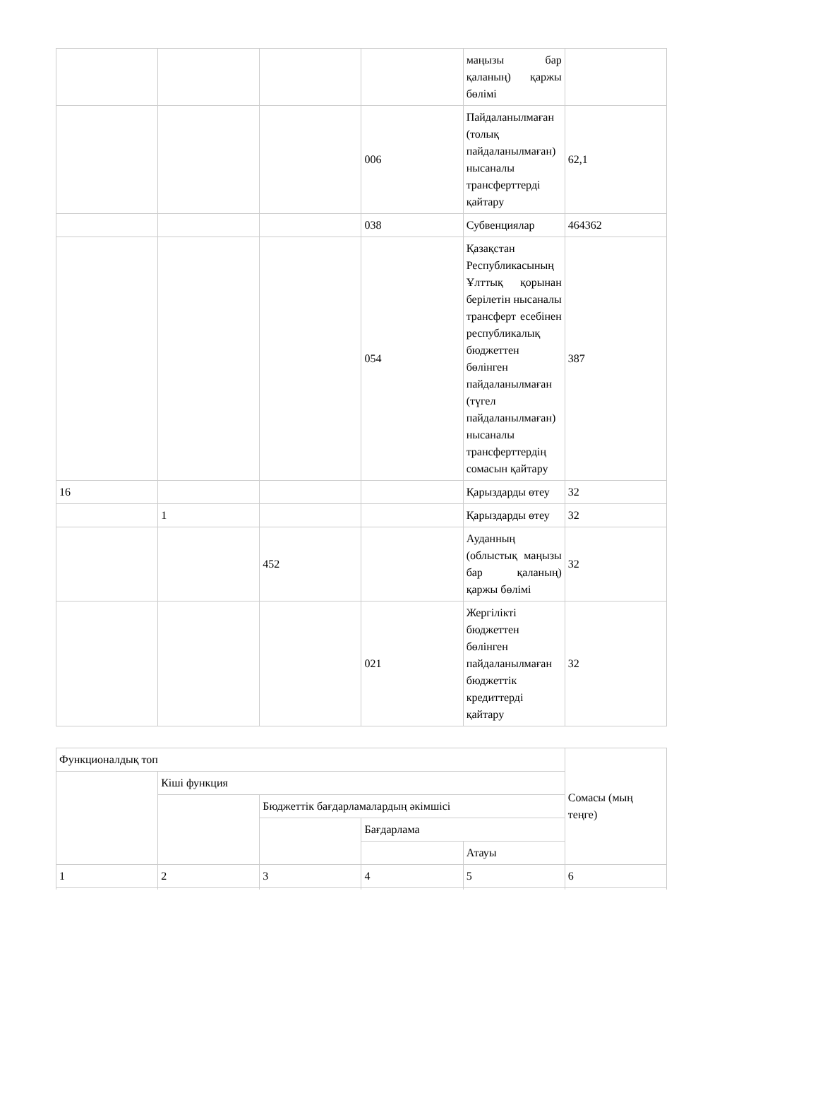| | | | | маңызы бар қаланың) қаржы бөлімі | |
| | | | 006 | Пайдаланылмаған (толық пайдаланылмаған) нысаналы трансферттерді қайтару | 62,1 |
| | | | 038 | Субвенциялар | 464362 |
| | | | 054 | Қазақстан Республикасының Ұлттық қорынан берілетін нысаналы трансферт есебінен республикалық бюджеттен бөлінген пайдаланылмаған (түгел пайдаланылмаған) нысаналы трансферттердің сомасын қайтару | 387 |
| 16 | | | | Қарыздарды өтеу | 32 |
| | 1 | | | Қарыздарды өтеу | 32 |
| | | 452 | | Ауданның (облыстық маңызы бар қаланың) қаржы бөлімі | 32 |
| | | | 021 | Жергілікті бюджеттен бөлінген пайдаланылмаған бюджеттік кредиттерді қайтару | 32 |
| Функционалдық топ | | | | | Сомасы (мың теңге) |
| | Кіші функция | | | | |
| | | Бюджеттік бағдарламалардың әкімшісі | | | |
| | | | Бағдарлама | | |
| | | | | Атауы | |
| 1 | 2 | 3 | 4 | 5 | 6 |